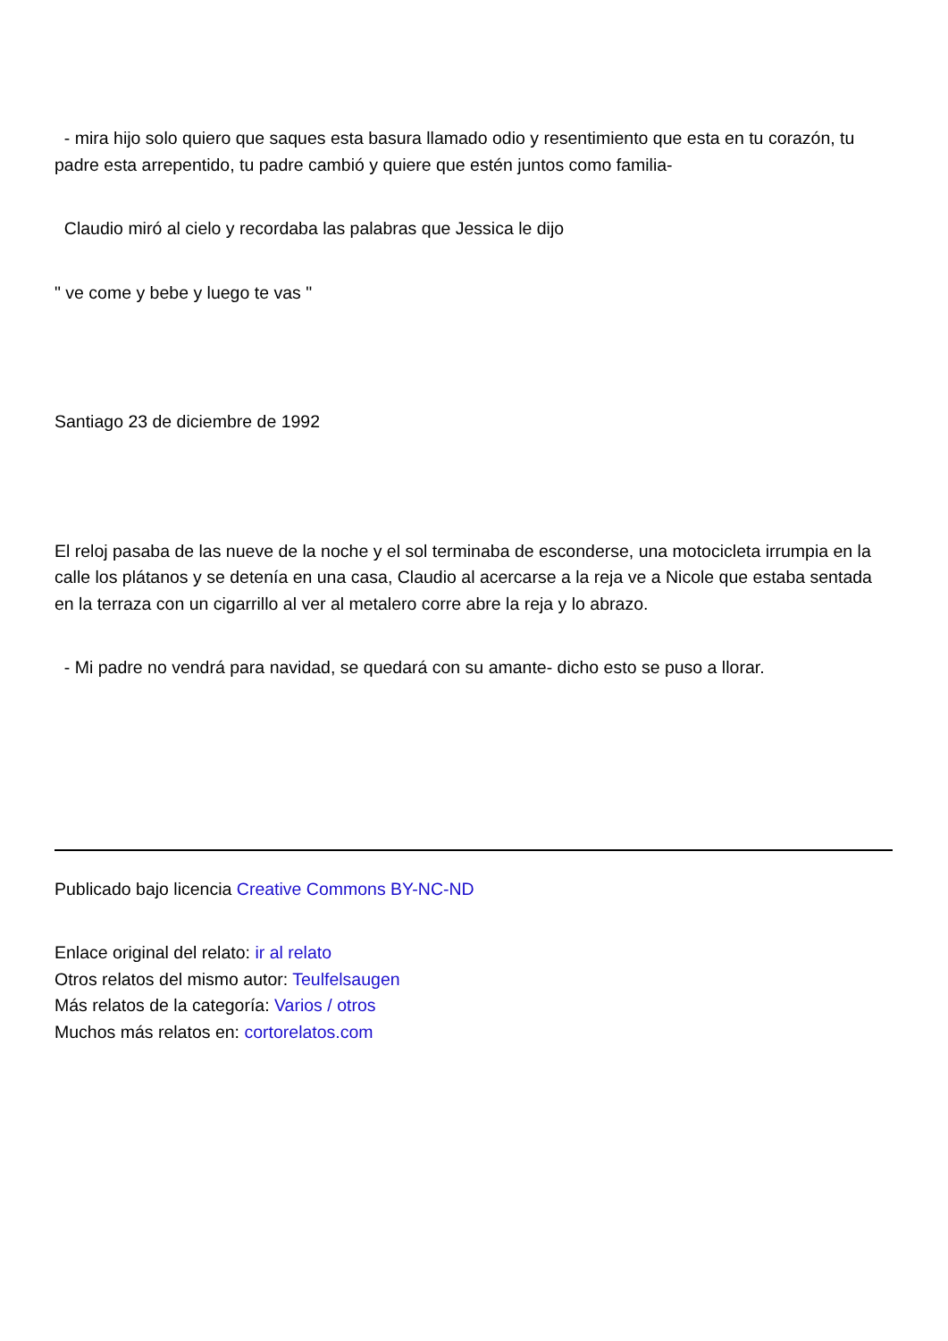- mira hijo solo quiero que saques esta basura llamado odio y resentimiento que esta en tu corazón, tu padre esta arrepentido, tu padre cambió y quiere que estén juntos como familia-
Claudio miró al cielo y recordaba las palabras que Jessica le dijo
" ve come y bebe y luego te vas "
Santiago 23 de diciembre de 1992
El reloj pasaba de las nueve de la noche y el sol terminaba de esconderse, una motocicleta irrumpia en la calle los plátanos y se detenía en una casa, Claudio al acercarse a la reja ve a Nicole que estaba sentada en la terraza con un cigarrillo al ver al metalero corre abre la reja y lo abrazo.
- Mi padre no vendrá para navidad, se quedará con su amante- dicho esto se puso a llorar.
Publicado bajo licencia Creative Commons BY-NC-ND
Enlace original del relato: ir al relato
Otros relatos del mismo autor: Teulfelsaugen
Más relatos de la categoría: Varios / otros
Muchos más relatos en: cortorelatos.com